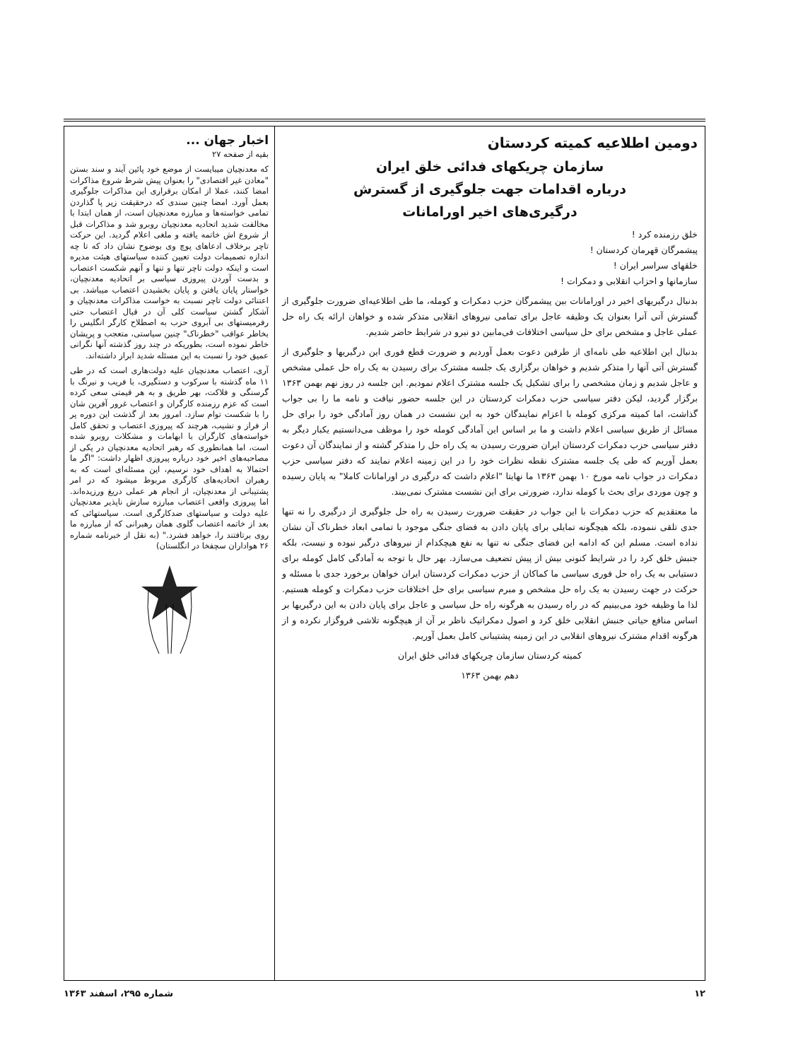دومین اطلاعیه کمیته کردستان
سازمان چریکهای فدائی خلق ایران
درباره اقدامات جهت جلوگیری از گسترش
درگیری‌های اخیر اورامانات
خلق رزمنده کرد !
پیشمرگان قهرمان کردستان !
خلقهای سراسر ایران !
سازمانها و احزاب انقلابی و دمکرات !
بدنبال درگیریهای اخیر در اورامانات بین پیشمرگان حزب دمکرات و کومله، ما طی اطلاعیه‌ای ضرورت جلوگیری از گسترش آتی آنرا بعنوان یک وظیفه عاجل برای تمامی نیروهای انقلابی متذکر شده و خواهان ارائه یک راه حل عملی عاجل و مشخص برای حل سیاسی اختلافات فی‌مابین دو نیرو در شرایط حاضر شدیم.
بدنبال این اطلاعیه طی نامه‌ای از طرفین دعوت بعمل آوردیم و ضرورت قطع فوری این درگیریها و جلوگیری از گسترش آتی آنها را متذکر شدیم و خواهان برگزاری یک جلسه مشترک برای رسیدن به یک راه حل عملی مشخص و عاجل شدیم و زمان مشخصی را برای تشکیل یک جلسه مشترک اعلام نمودیم. این جلسه در روز نهم بهمن ۱۳۶۳ برگزار گردید، لیکن دفتر سیاسی حزب دمکرات کردستان در این جلسه حضور نیافت و نامه ما را بی جواب گذاشت، اما کمیته مرکزی کومله با اعزام نمایندگان خود به این نشست در همان روز آمادگی خود را برای حل مسائل از طریق سیاسی اعلام داشت و ما بر اساس این آمادگی کومله خود را موظف می‌دانستیم یکبار دیگر به دفتر سیاسی حزب دمکرات کردستان ایران ضرورت رسیدن به یک راه حل را متذکر گشته و از نمایندگان آن دعوت بعمل آوریم که طی یک جلسه مشترک نقطه نظرات خود را در این زمینه اعلام نمایند که دفتر سیاسی حزب دمکرات در جواب نامه مورخ ۱۰ بهمن ۱۳۶۳ ما نهایتا "اعلام داشت که درگیری در اورامانات کاملا" به پایان رسیده و چون موردی برای بحث با کومله ندارد، ضرورتی برای این نشست مشترک نمی‌بیند.
ما معتقدیم که حزب دمکرات با این جواب در حقیقت ضرورت رسیدن به راه حل جلوگیری از درگیری را نه تنها جدی تلقی ننموده، بلکه هیچگونه تمایلی برای پایان دادن به فضای جنگی موجود با تمامی ابعاد خطرناک آن نشان نداده است. مسلم این که ادامه این فضای جنگی نه تنها به نفع هیچکدام از نیروهای درگیر نبوده و نیست، بلکه جنبش خلق کرد را در شرایط کنونی بیش از پیش تضعیف می‌سازد. بهر حال با توجه به آمادگی کامل کومله برای دستیابی به یک راه حل فوری سیاسی ما کماکان از حزب دمکرات کردستان ایران خواهان برخورد جدی با مسئله و حرکت در جهت رسیدن به یک راه حل مشخص و مبرم سیاسی برای حل اختلافات حزب دمکرات و کومله هستیم. لذا ما وظیفه خود می‌بینیم که در راه رسیدن به هرگونه راه حل سیاسی و عاجل برای پایان دادن به این درگیریها بر اساس منافع حیاتی جنبش انقلابی خلق کرد و اصول دمکراتیک ناظر بر آن از هیچگونه تلاشی فروگزار نکرده و از هرگونه اقدام مشترک نیروهای انقلابی در این زمینه پشتیبانی کامل بعمل آوریم.
کمیته کردستان سازمان چریکهای فدائی خلق ایران
دهم بهمن ۱۳۶۳
اخبار جهان ...
بقیه از صفحه ۲۷
که معدنچیان میبایست از موضع خود پائین آیند و سند بستن "معادن غیر اقتصادی" را بعنوان پیش شرط شروع مذاکرات امضا کنند، عملا از امکان برقراری این مذاکرات جلوگیری بعمل آورد. امضا چنین سندی که درحقیقت زیر پا گذاردن تمامی خواسته‌ها و مبارزه معدنچیان است، از همان ابتدا با مخالفت شدید اتحادیه معدنچیان روبرو شد و مذاکرات قبل از شروع اش خاتمه یافته و ملغی اعلام گردید. این حرکت تاچر برخلاف ادعاهای پوچ وی بوضوح نشان داد که تا چه اندازه تصمیمات دولت تعیین کننده سیاستهای هیئت مدیره است و اینکه دولت تاچر تنها و تنها و آنهم شکست اعتصاب و بدست آوردن پیروزی سیاسی بر اتحادیه معدنچیان، خواستار پایان یافتن و پایان بخشیدن اعتصاب میباشد. بی اعتنائی دولت تاچر نسبت به خواست مذاکرات معدنچیان و آشکار گشتن سیاست کلی آن در قبال اعتصاب حتی رفرمیستهای بی آبروی حزب به اصطلاح کارگر انگلیس را بخاطر عواقب "خطرناک" چنین سیاستی، متعجب و پریشان خاطر نموده است، بطوریکه در چند روز گذشته آنها نگرانی عمیق خود را نسبت به این مسئله شدید ابراز داشته‌اند.
آری، اعتصاب معدنچیان علیه دولت‌هاری است که در طی ۱۱ ماه گذشته با سرکوب و دستگیری، با فریب و نیرنگ با گرسنگی و فلاکت، بهر طریق و به هر قیمتی سعی کرده است که عزم رزمنده کارگران و اعتصاب غرور آفرین شان را با شکست توام سازد. امروز بعد از گذشت این دوره پر از فراز و نشیب، هرچند که پیروزی اعتصاب و تحقق کامل خواسته‌های کارگران با ابهامات و مشکلات روبرو شده است، اما همانطوری که رهبر اتحادیه معدنچیان در یکی از مصاحبه‌های اخیر خود درباره پیروزی اظهار داشت: "اگر ما احتمالا به اهداف خود نرسیم، این مسئله‌ای است که به رهبران اتحادیه‌های کارگری مربوط میشود که در امر پشتیبانی از معدنچیان، از انجام هر عملی دریغ ورزیده‌اند. اما پیروزی واقعی اعتصاب مبارزه سازش ناپذیر معدنچیان علیه دولت و سیاستهای ضدکارگری است. سیاستهائی که بعد از خاتمه اعتصاب گلوی همان رهبرانی که از مبارزه ما روی برتافتند را، خواهد فشرد." (به نقل از خبرنامه شماره ۲۶ هواداران سچفخا در انگلستان)
۱۲ شماره ۲۹۵، اسفند ۱۳۶۳